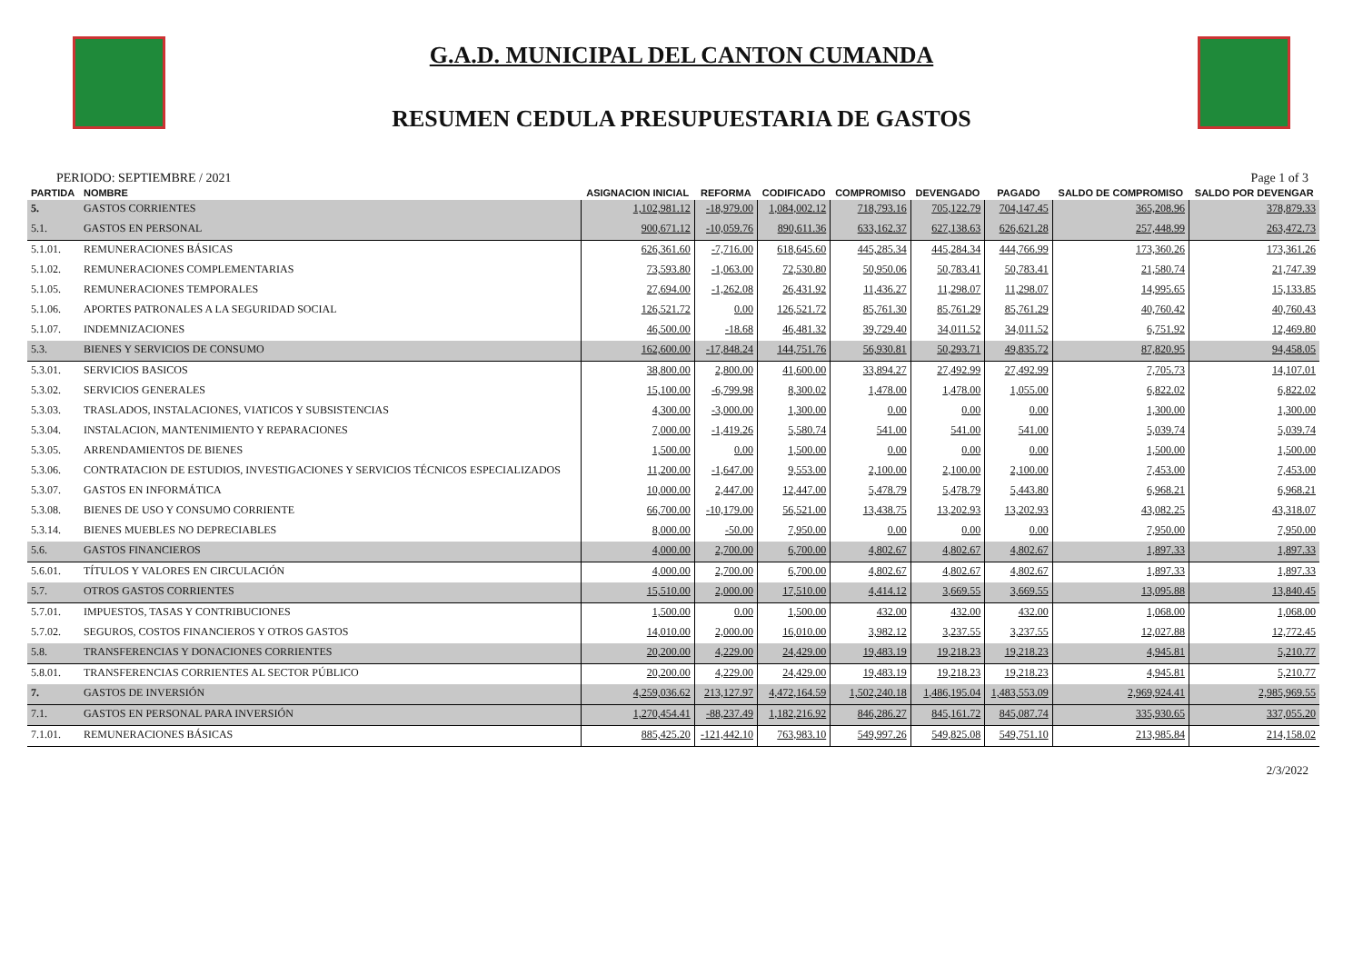G.A.D. MUNICIPAL DEL CANTON CUMANDA
RESUMEN CEDULA PRESUPUESTARIA DE GASTOS
PERIODO: SEPTIEMBRE / 2021 Page 1 of 3
| PARTIDA | NOMBRE | ASIGNACION INICIAL | REFORMA | CODIFICADO | COMPROMISO | DEVENGADO | PAGADO | SALDO DE COMPROMISO | SALDO POR DEVENGAR |
| --- | --- | --- | --- | --- | --- | --- | --- | --- | --- |
| 5. | GASTOS CORRIENTES | 1,102,981.12 | -18,979.00 | 1,084,002.12 | 718,793.16 | 705,122.79 | 704,147.45 | 365,208.96 | 378,879.33 |
| 5.1. | GASTOS EN PERSONAL | 900,671.12 | -10,059.76 | 890,611.36 | 633,162.37 | 627,138.63 | 626,621.28 | 257,448.99 | 263,472.73 |
| 5.1.01. | REMUNERACIONES BÁSICAS | 626,361.60 | -7,716.00 | 618,645.60 | 445,285.34 | 445,284.34 | 444,766.99 | 173,360.26 | 173,361.26 |
| 5.1.02. | REMUNERACIONES COMPLEMENTARIAS | 73,593.80 | -1,063.00 | 72,530.80 | 50,950.06 | 50,783.41 | 50,783.41 | 21,580.74 | 21,747.39 |
| 5.1.05. | REMUNERACIONES TEMPORALES | 27,694.00 | -1,262.08 | 26,431.92 | 11,436.27 | 11,298.07 | 11,298.07 | 14,995.65 | 15,133.85 |
| 5.1.06. | APORTES PATRONALES A LA SEGURIDAD SOCIAL | 126,521.72 | 0.00 | 126,521.72 | 85,761.30 | 85,761.29 | 85,761.29 | 40,760.42 | 40,760.43 |
| 5.1.07. | INDEMNIZACIONES | 46,500.00 | -18.68 | 46,481.32 | 39,729.40 | 34,011.52 | 34,011.52 | 6,751.92 | 12,469.80 |
| 5.3. | BIENES Y SERVICIOS DE CONSUMO | 162,600.00 | -17,848.24 | 144,751.76 | 56,930.81 | 50,293.71 | 49,835.72 | 87,820.95 | 94,458.05 |
| 5.3.01. | SERVICIOS BASICOS | 38,800.00 | 2,800.00 | 41,600.00 | 33,894.27 | 27,492.99 | 27,492.99 | 7,705.73 | 14,107.01 |
| 5.3.02. | SERVICIOS GENERALES | 15,100.00 | -6,799.98 | 8,300.02 | 1,478.00 | 1,478.00 | 1,055.00 | 6,822.02 | 6,822.02 |
| 5.3.03. | TRASLADOS, INSTALACIONES, VIATICOS Y SUBSISTENCIAS | 4,300.00 | -3,000.00 | 1,300.00 | 0.00 | 0.00 | 0.00 | 1,300.00 | 1,300.00 |
| 5.3.04. | INSTALACION, MANTENIMIENTO Y REPARACIONES | 7,000.00 | -1,419.26 | 5,580.74 | 541.00 | 541.00 | 541.00 | 5,039.74 | 5,039.74 |
| 5.3.05. | ARRENDAMIENTOS DE BIENES | 1,500.00 | 0.00 | 1,500.00 | 0.00 | 0.00 | 0.00 | 1,500.00 | 1,500.00 |
| 5.3.06. | CONTRATACION DE ESTUDIOS, INVESTIGACIONES Y SERVICIOS TÉCNICOS ESPECIALIZADOS | 11,200.00 | -1,647.00 | 9,553.00 | 2,100.00 | 2,100.00 | 2,100.00 | 7,453.00 | 7,453.00 |
| 5.3.07. | GASTOS EN INFORMÁTICA | 10,000.00 | 2,447.00 | 12,447.00 | 5,478.79 | 5,478.79 | 5,443.80 | 6,968.21 | 6,968.21 |
| 5.3.08. | BIENES DE USO Y CONSUMO CORRIENTE | 66,700.00 | -10,179.00 | 56,521.00 | 13,438.75 | 13,202.93 | 13,202.93 | 43,082.25 | 43,318.07 |
| 5.3.14. | BIENES MUEBLES NO DEPRECIABLES | 8,000.00 | -50.00 | 7,950.00 | 0.00 | 0.00 | 0.00 | 7,950.00 | 7,950.00 |
| 5.6. | GASTOS FINANCIEROS | 4,000.00 | 2,700.00 | 6,700.00 | 4,802.67 | 4,802.67 | 4,802.67 | 1,897.33 | 1,897.33 |
| 5.6.01. | TÍTULOS Y VALORES EN CIRCULACIÓN | 4,000.00 | 2,700.00 | 6,700.00 | 4,802.67 | 4,802.67 | 4,802.67 | 1,897.33 | 1,897.33 |
| 5.7. | OTROS GASTOS CORRIENTES | 15,510.00 | 2,000.00 | 17,510.00 | 4,414.12 | 3,669.55 | 3,669.55 | 13,095.88 | 13,840.45 |
| 5.7.01. | IMPUESTOS, TASAS Y CONTRIBUCIONES | 1,500.00 | 0.00 | 1,500.00 | 432.00 | 432.00 | 432.00 | 1,068.00 | 1,068.00 |
| 5.7.02. | SEGUROS, COSTOS FINANCIEROS Y OTROS GASTOS | 14,010.00 | 2,000.00 | 16,010.00 | 3,982.12 | 3,237.55 | 3,237.55 | 12,027.88 | 12,772.45 |
| 5.8. | TRANSFERENCIAS Y DONACIONES CORRIENTES | 20,200.00 | 4,229.00 | 24,429.00 | 19,483.19 | 19,218.23 | 19,218.23 | 4,945.81 | 5,210.77 |
| 5.8.01. | TRANSFERENCIAS CORRIENTES AL SECTOR PÚBLICO | 20,200.00 | 4,229.00 | 24,429.00 | 19,483.19 | 19,218.23 | 19,218.23 | 4,945.81 | 5,210.77 |
| 7. | GASTOS DE INVERSIÓN | 4,259,036.62 | 213,127.97 | 4,472,164.59 | 1,502,240.18 | 1,486,195.04 | 1,483,553.09 | 2,969,924.41 | 2,985,969.55 |
| 7.1. | GASTOS EN PERSONAL PARA INVERSIÓN | 1,270,454.41 | -88,237.49 | 1,182,216.92 | 846,286.27 | 845,161.72 | 845,087.74 | 335,930.65 | 337,055.20 |
| 7.1.01. | REMUNERACIONES BÁSICAS | 885,425.20 | -121,442.10 | 763,983.10 | 549,997.26 | 549,825.08 | 549,751.10 | 213,985.84 | 214,158.02 |
2/3/2022